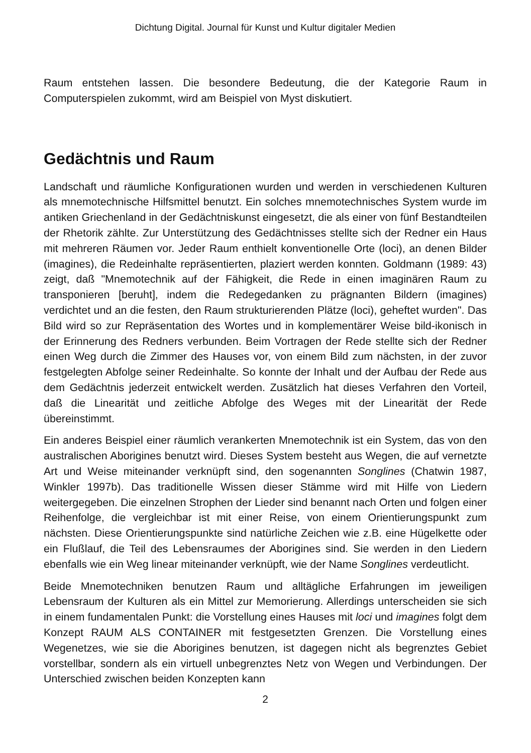Dichtung Digital. Journal für Kunst und Kultur digitaler Medien
Raum entstehen lassen. Die besondere Bedeutung, die der Kategorie Raum in Computerspielen zukommt, wird am Beispiel von Myst diskutiert.
Gedächtnis und Raum
Landschaft und räumliche Konfigurationen wurden und werden in verschiedenen Kulturen als mnemotechnische Hilfsmittel benutzt. Ein solches mnemotechnisches System wurde im antiken Griechenland in der Gedächtniskunst eingesetzt, die als einer von fünf Bestandteilen der Rhetorik zählte. Zur Unterstützung des Gedächtnisses stellte sich der Redner ein Haus mit mehreren Räumen vor. Jeder Raum enthielt konventionelle Orte (loci), an denen Bilder (imagines), die Redeinhalte repräsentierten, plaziert werden konnten. Goldmann (1989: 43) zeigt, daß "Mnemotechnik auf der Fähigkeit, die Rede in einen imaginären Raum zu transponieren [beruht], indem die Redegedanken zu prägnanten Bildern (imagines) verdichtet und an die festen, den Raum strukturierenden Plätze (loci), geheftet wurden". Das Bild wird so zur Repräsentation des Wortes und in komplementärer Weise bild-ikonisch in der Erinnerung des Redners verbunden. Beim Vortragen der Rede stellte sich der Redner einen Weg durch die Zimmer des Hauses vor, von einem Bild zum nächsten, in der zuvor festgelegten Abfolge seiner Redeinhalte. So konnte der Inhalt und der Aufbau der Rede aus dem Gedächtnis jederzeit entwickelt werden. Zusätzlich hat dieses Verfahren den Vorteil, daß die Linearität und zeitliche Abfolge des Weges mit der Linearität der Rede übereinstimmt.
Ein anderes Beispiel einer räumlich verankerten Mnemotechnik ist ein System, das von den australischen Aborigines benutzt wird. Dieses System besteht aus Wegen, die auf vernetzte Art und Weise miteinander verknüpft sind, den sogenannten Songlines (Chatwin 1987, Winkler 1997b). Das traditionelle Wissen dieser Stämme wird mit Hilfe von Liedern weitergegeben. Die einzelnen Strophen der Lieder sind benannt nach Orten und folgen einer Reihenfolge, die vergleichbar ist mit einer Reise, von einem Orientierungspunkt zum nächsten. Diese Orientierungspunkte sind natürliche Zeichen wie z.B. eine Hügelkette oder ein Flußlauf, die Teil des Lebensraumes der Aborigines sind. Sie werden in den Liedern ebenfalls wie ein Weg linear miteinander verknüpft, wie der Name Songlines verdeutlicht.
Beide Mnemotechniken benutzen Raum und alltägliche Erfahrungen im jeweiligen Lebensraum der Kulturen als ein Mittel zur Memorierung. Allerdings unterscheiden sie sich in einem fundamentalen Punkt: die Vorstellung eines Hauses mit loci und imagines folgt dem Konzept RAUM ALS CONTAINER mit festgesetzten Grenzen. Die Vorstellung eines Wegenetzes, wie sie die Aborigines benutzen, ist dagegen nicht als begrenztes Gebiet vorstellbar, sondern als ein virtuell unbegrenztes Netz von Wegen und Verbindungen. Der Unterschied zwischen beiden Konzepten kann
2